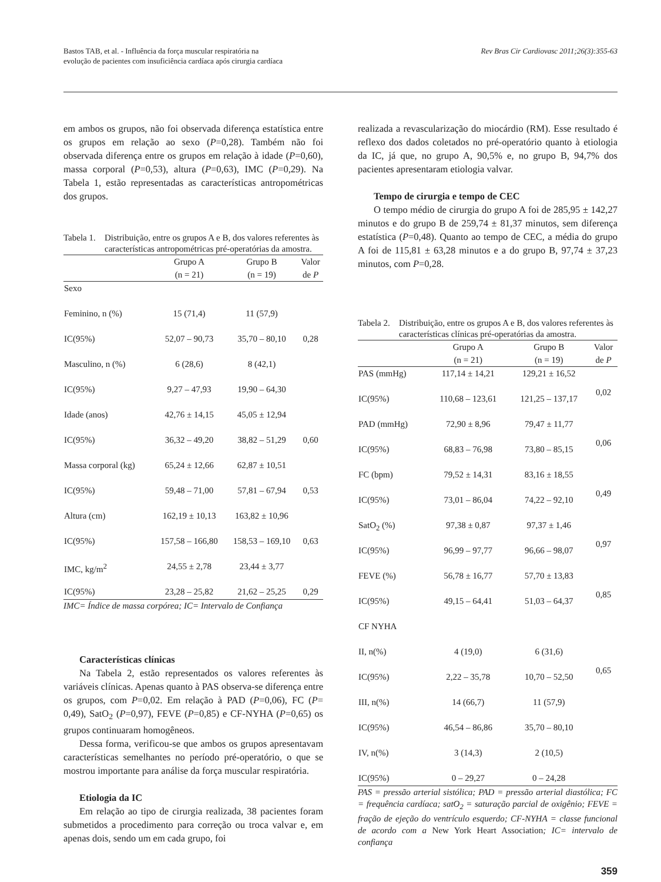Bastos TAB, et al. - Influência da força muscular respiratória na
evolução de pacientes com insuficiência cardíaca após cirurgia cardíaca
Rev Bras Cir Cardiovasc 2011;26(3):355-63
em ambos os grupos, não foi observada diferença estatística entre os grupos em relação ao sexo (P=0,28). Também não foi observada diferença entre os grupos em relação à idade (P=0,60), massa corporal (P=0,53), altura (P=0,63), IMC (P=0,29). Na Tabela 1, estão representadas as características antropométricas dos grupos.
Tabela 1. Distribuição, entre os grupos A e B, dos valores referentes às características antropométricas pré-operatórias da amostra.
| | Grupo A | Grupo B | Valor |
| --- | --- | --- | --- |
| | (n = 21) | (n = 19) | de P |
| Sexo | | | |
| Feminino, n (%) | 15 (71,4) | 11 (57,9) | |
| IC(95%) | 52,07 – 90,73 | 35,70 – 80,10 | 0,28 |
| Masculino, n (%) | 6 (28,6) | 8 (42,1) | |
| IC(95%) | 9,27 – 47,93 | 19,90 – 64,30 | |
| Idade (anos) | 42,76 ± 14,15 | 45,05 ± 12,94 | |
| IC(95%) | 36,32 – 49,20 | 38,82 – 51,29 | 0,60 |
| Massa corporal (kg) | 65,24 ± 12,66 | 62,87 ± 10,51 | |
| IC(95%) | 59,48 – 71,00 | 57,81 – 67,94 | 0,53 |
| Altura (cm) | 162,19 ± 10,13 | 163,82 ± 10,96 | |
| IC(95%) | 157,58 – 166,80 | 158,53 – 169,10 | 0,63 |
| IMC, kg/m<sup>2</sup> | 24,55 ± 2,78 | 23,44 ± 3,77 | |
| IC(95%) | 23,28 – 25,82 | 21,62 – 25,25 | 0,29 |
IMC= Índice de massa corpórea; IC= Intervalo de Confiança
Características clínicas
Na Tabela 2, estão representados os valores referentes às variáveis clínicas. Apenas quanto à PAS observa-se diferença entre os grupos, com P=0,02. Em relação à PAD (P=0,06), FC (P= 0,49), SatO<sub>2</sub> (P=0,97), FEVE (P=0,85) e CF-NYHA (P=0,65) os grupos continuaram homogêneos.
Dessa forma, verificou-se que ambos os grupos apresentavam características semelhantes no período pré-operatório, o que se mostrou importante para análise da força muscular respiratória.
Etiologia da IC
Em relação ao tipo de cirurgia realizada, 38 pacientes foram submetidos a procedimento para correção ou troca valvar e, em apenas dois, sendo um em cada grupo, foi
realizada a revascularização do miocárdio (RM). Esse resultado é reflexo dos dados coletados no pré-operatório quanto à etiologia da IC, já que, no grupo A, 90,5% e, no grupo B, 94,7% dos pacientes apresentaram etiologia valvar.
Tempo de cirurgia e tempo de CEC
O tempo médio de cirurgia do grupo A foi de 285,95 ± 142,27 minutos e do grupo B de 259,74 ± 81,37 minutos, sem diferença estatística (P=0,48). Quanto ao tempo de CEC, a média do grupo A foi de 115,81 ± 63,28 minutos e a do grupo B, 97,74 ± 37,23 minutos, com P=0,28.
Tabela 2. Distribuição, entre os grupos A e B, dos valores referentes às características clínicas pré-operatórias da amostra.
| | Grupo A | Grupo B | Valor |
| --- | --- | --- | --- |
| | (n = 21) | (n = 19) | de P |
| PAS (mmHg) | 117,14 ± 14,21 | 129,21 ± 16,52 | 0,02 |
| IC(95%) | 110,68 – 123,61 | 121,25 – 137,17 | |
| PAD (mmHg) | 72,90 ± 8,96 | 79,47 ± 11,77 | 0,06 |
| IC(95%) | 68,83 – 76,98 | 73,80 – 85,15 | |
| FC (bpm) | 79,52 ± 14,31 | 83,16 ± 18,55 | 0,49 |
| IC(95%) | 73,01 – 86,04 | 74,22 – 92,10 | |
| SatO<sub>2</sub> (%) | 97,38 ± 0,87 | 97,37 ± 1,46 | 0,97 |
| IC(95%) | 96,99 – 97,77 | 96,66 – 98,07 | |
| FEVE (%) | 56,78 ± 16,77 | 57,70 ± 13,83 | 0,85 |
| IC(95%) | 49,15 – 64,41 | 51,03 – 64,37 | |
| CF NYHA | | | |
| II, n(%) | 4 (19,0) | 6 (31,6) | 0,65 |
| IC(95%) | 2,22 – 35,78 | 10,70 – 52,50 | |
| III, n(%) | 14 (66,7) | 11 (57,9) | |
| IC(95%) | 46,54 – 86,86 | 35,70 – 80,10 | |
| IV, n(%) | 3 (14,3) | 2 (10,5) | |
| IC(95%) | 0 – 29,27 | 0 – 24,28 | |
PAS = pressão arterial sistólica; PAD = pressão arterial diastólica; FC = frequência cardíaca; satO<sub>2</sub> = saturação parcial de oxigênio; FEVE = fração de ejeção do ventrículo esquerdo; CF-NYHA = classe funcional de acordo com a New York Heart Association; IC= intervalo de confiança
359